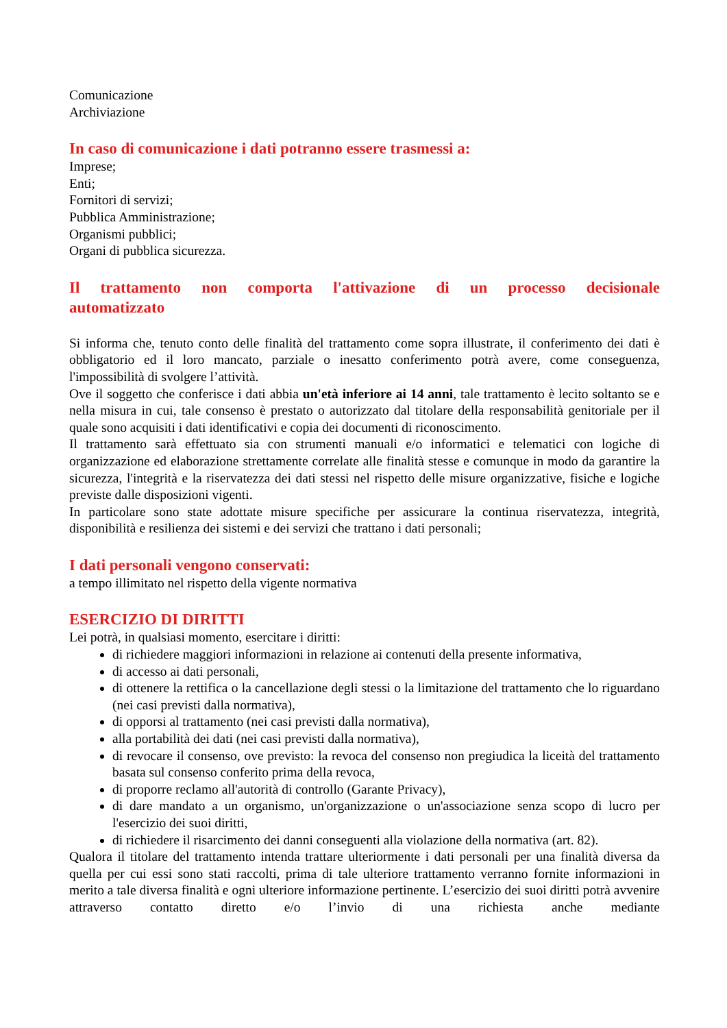Comunicazione
Archiviazione
In caso di comunicazione i dati potranno essere trasmessi a:
Imprese;
Enti;
Fornitori di servizi;
Pubblica Amministrazione;
Organismi pubblici;
Organi di pubblica sicurezza.
Il trattamento non comporta l'attivazione di un processo decisionale
automatizzato
Si informa che, tenuto conto delle finalità del trattamento come sopra illustrate, il conferimento dei dati è obbligatorio ed il loro mancato, parziale o inesatto conferimento potrà avere, come conseguenza, l'impossibilità di svolgere l’attività.
Ove il soggetto che conferisce i dati abbia un'età inferiore ai 14 anni, tale trattamento è lecito soltanto se e nella misura in cui, tale consenso è prestato o autorizzato dal titolare della responsabilità genitoriale per il quale sono acquisiti i dati identificativi e copia dei documenti di riconoscimento.
Il trattamento sarà effettuato sia con strumenti manuali e/o informatici e telematici con logiche di organizzazione ed elaborazione strettamente correlate alle finalità stesse e comunque in modo da garantire la sicurezza, l'integrità e la riservatezza dei dati stessi nel rispetto delle misure organizzative, fisiche e logiche previste dalle disposizioni vigenti.
In particolare sono state adottate misure specifiche per assicurare la continua riservatezza, integrità, disponibilità e resilienza dei sistemi e dei servizi che trattano i dati personali;
I dati personali vengono conservati:
a tempo illimitato nel rispetto della vigente normativa
ESERCIZIO DI DIRITTI
Lei potrà, in qualsiasi momento, esercitare i diritti:
di richiedere maggiori informazioni in relazione ai contenuti della presente informativa,
di accesso ai dati personali,
di ottenere la rettifica o la cancellazione degli stessi o la limitazione del trattamento che lo riguardano (nei casi previsti dalla normativa),
di opporsi al trattamento (nei casi previsti dalla normativa),
alla portabilità dei dati (nei casi previsti dalla normativa),
di revocare il consenso, ove previsto: la revoca del consenso non pregiudica la liceità del trattamento basata sul consenso conferito prima della revoca,
di proporre reclamo all'autorità di controllo (Garante Privacy),
di dare mandato a un organismo, un'organizzazione o un'associazione senza scopo di lucro per l'esercizio dei suoi diritti,
di richiedere il risarcimento dei danni conseguenti alla violazione della normativa (art. 82).
Qualora il titolare del trattamento intenda trattare ulteriormente i dati personali per una finalità diversa da quella per cui essi sono stati raccolti, prima di tale ulteriore trattamento verranno fornite informazioni in merito a tale diversa finalità e ogni ulteriore informazione pertinente. L’esercizio dei suoi diritti potrà avvenire attraverso contatto diretto e/o l’invio di una richiesta anche mediante